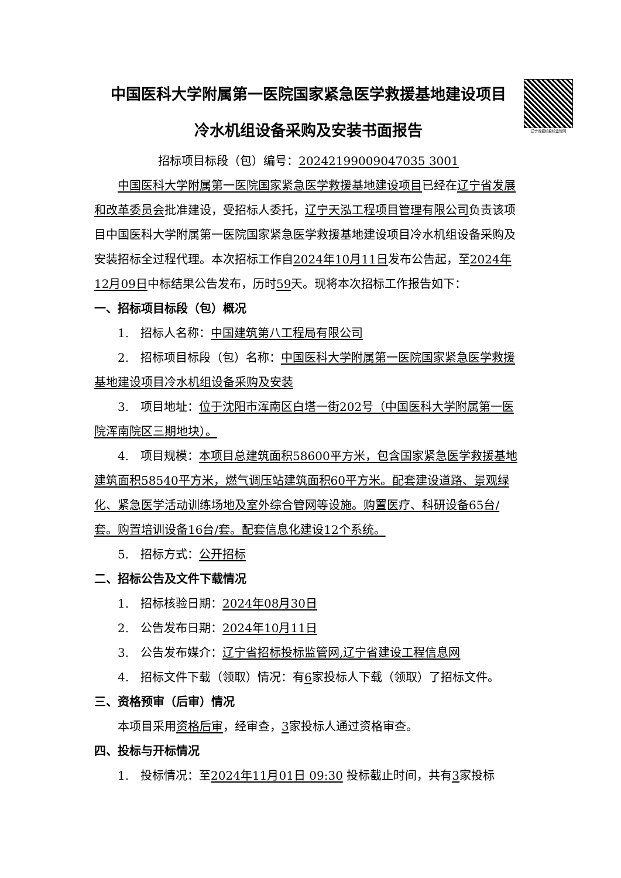辽宁省招标投标监管网
中国医科大学附属第一医院国家紧急医学救援基地建设项目
冷水机组设备采购及安装书面报告
招标项目标段（包）编号：20242199009047035 3001
中国医科大学附属第一医院国家紧急医学救援基地建设项目已经在辽宁省发展和改革委员会批准建设，受招标人委托，辽宁天泓工程项目管理有限公司负责该项目中国医科大学附属第一医院国家紧急医学救援基地建设项目冷水机组设备采购及安装招标全过程代理。本次招标工作自2024年10月11日发布公告起，至2024年12月09日中标结果公告发布，历时59天。现将本次招标工作报告如下：
一、招标项目标段（包）概况
1.　招标人名称：中国建筑第八工程局有限公司
2.　招标项目标段（包）名称：中国医科大学附属第一医院国家紧急医学救援基地建设项目冷水机组设备采购及安装
3.　项目地址：位于沈阳市浑南区白塔一街202号（中国医科大学附属第一医院浑南院区三期地块）。
4.　项目规模：本项目总建筑面积58600平方米，包含国家紧急医学救援基地建筑面积58540平方米，燃气调压站建筑面积60平方米。配套建设道路、景观绿化、紧急医学活动训练场地及室外综合管网等设施。购置医疗、科研设备65台/套。购置培训设备16台/套。配套信息化建设12个系统。
5.　招标方式：公开招标
二、招标公告及文件下载情况
1.　招标核验日期：2024年08月30日
2.　公告发布日期：2024年10月11日
3.　公告发布媒介：辽宁省招标投标监管网,辽宁省建设工程信息网
4.　招标文件下载（领取）情况：有6家投标人下载（领取）了招标文件。
三、资格预审（后审）情况
本项目采用资格后审，经审查，3家投标人通过资格审查。
四、投标与开标情况
1.　投标情况：至2024年11月01日 09:30 投标截止时间，共有3家投标